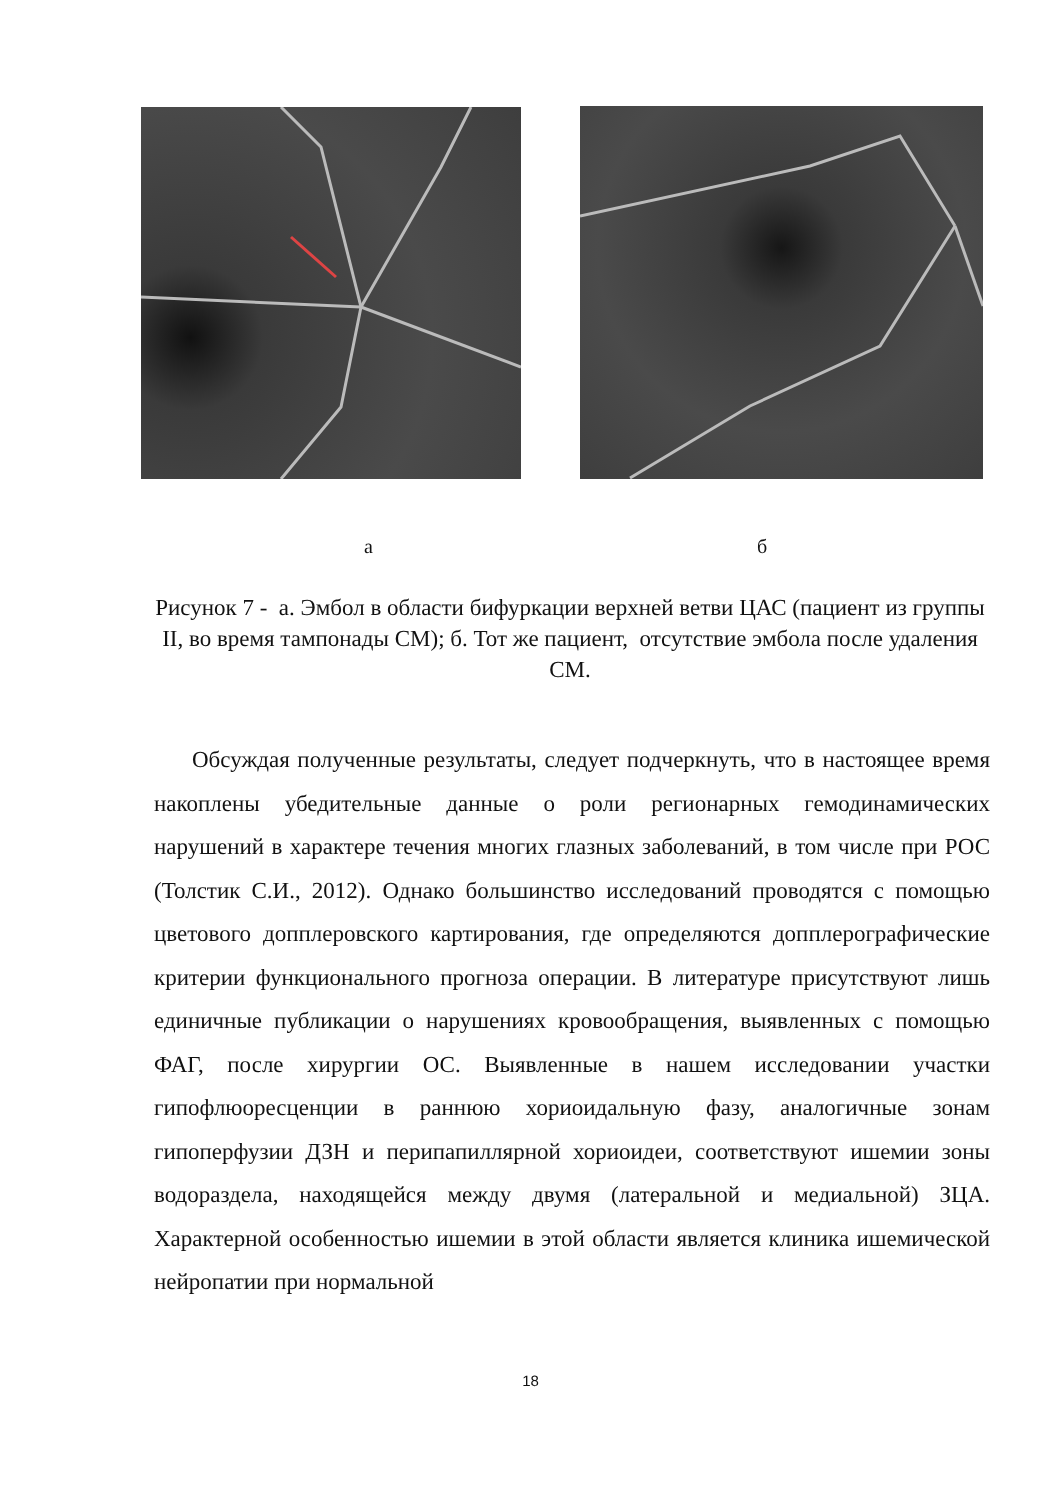а б
Рисунок 7 - а. Эмбол в области бифуркации верхней ветви ЦАС (пациент из группы II, во время тампонады СМ); б. Тот же пациент, отсутствие эмбола после удаления СМ.
Обсуждая полученные результаты, следует подчеркнуть, что в настоящее время накоплены убедительные данные о роли регионарных гемодинамических нарушений в характере течения многих глазных заболеваний, в том числе при РОС (Толстик С.И., 2012). Однако большинство исследований проводятся с помощью цветового допплеровского картирования, где определяются допплерографические критерии функционального прогноза операции. В литературе присутствуют лишь единичные публикации о нарушениях кровообращения, выявленных с помощью ФАГ, после хирургии ОС. Выявленные в нашем исследовании участки гипофлюоресценции в раннюю хориоидальную фазу, аналогичные зонам гипоперфузии ДЗН и перипапиллярной хориоидеи, соответствуют ишемии зоны водораздела, находящейся между двумя (латеральной и медиальной) ЗЦА. Характерной особенностью ишемии в этой области является клиника ишемической нейропатии при нормальной
18